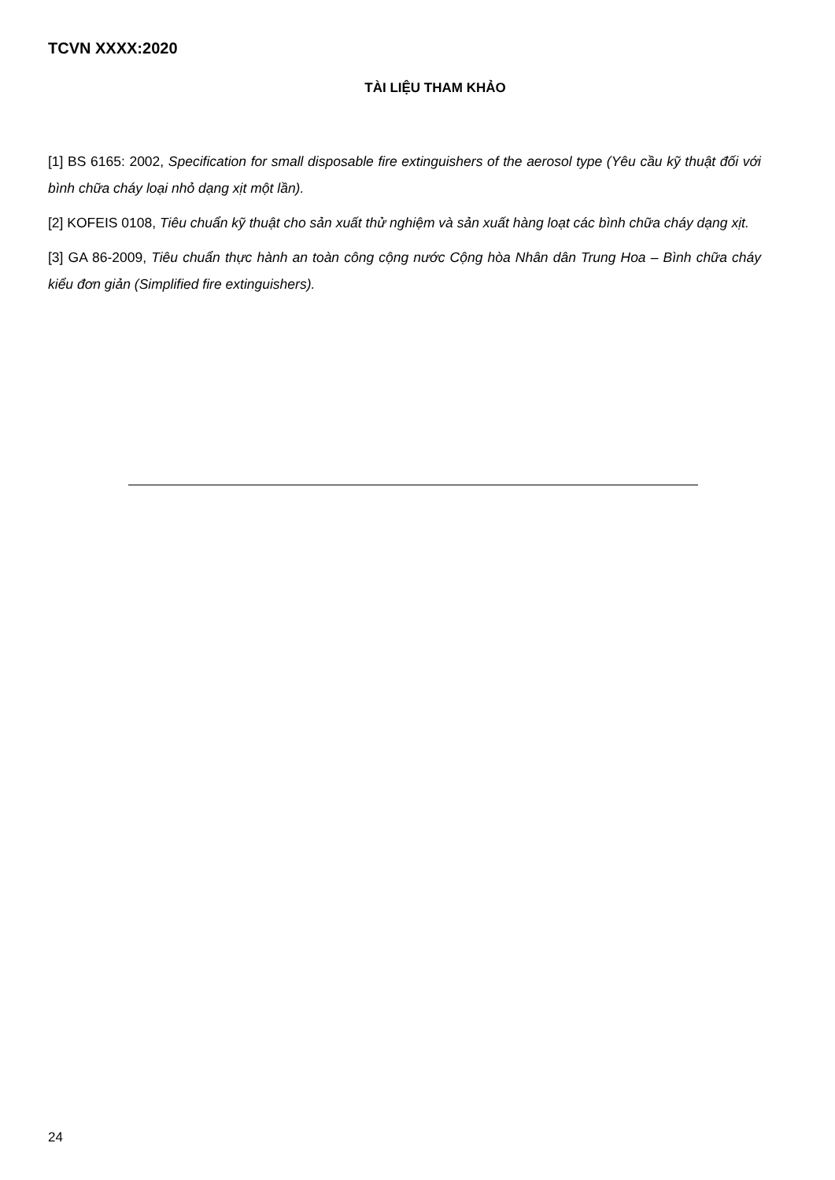TCVN XXXX:2020
TÀI LIỆU THAM KHẢO
[1] BS 6165: 2002, Specification for small disposable fire extinguishers of the aerosol type (Yêu cầu kỹ thuật đối với bình chữa cháy loại nhỏ dạng xịt một lần).
[2] KOFEIS 0108, Tiêu chuẩn kỹ thuật cho sản xuất thử nghiệm và sản xuất hàng loạt các bình chữa cháy dạng xịt.
[3] GA 86-2009, Tiêu chuẩn thực hành an toàn công cộng nước Cộng hòa Nhân dân Trung Hoa – Bình chữa cháy kiểu đơn giản (Simplified fire extinguishers).
24